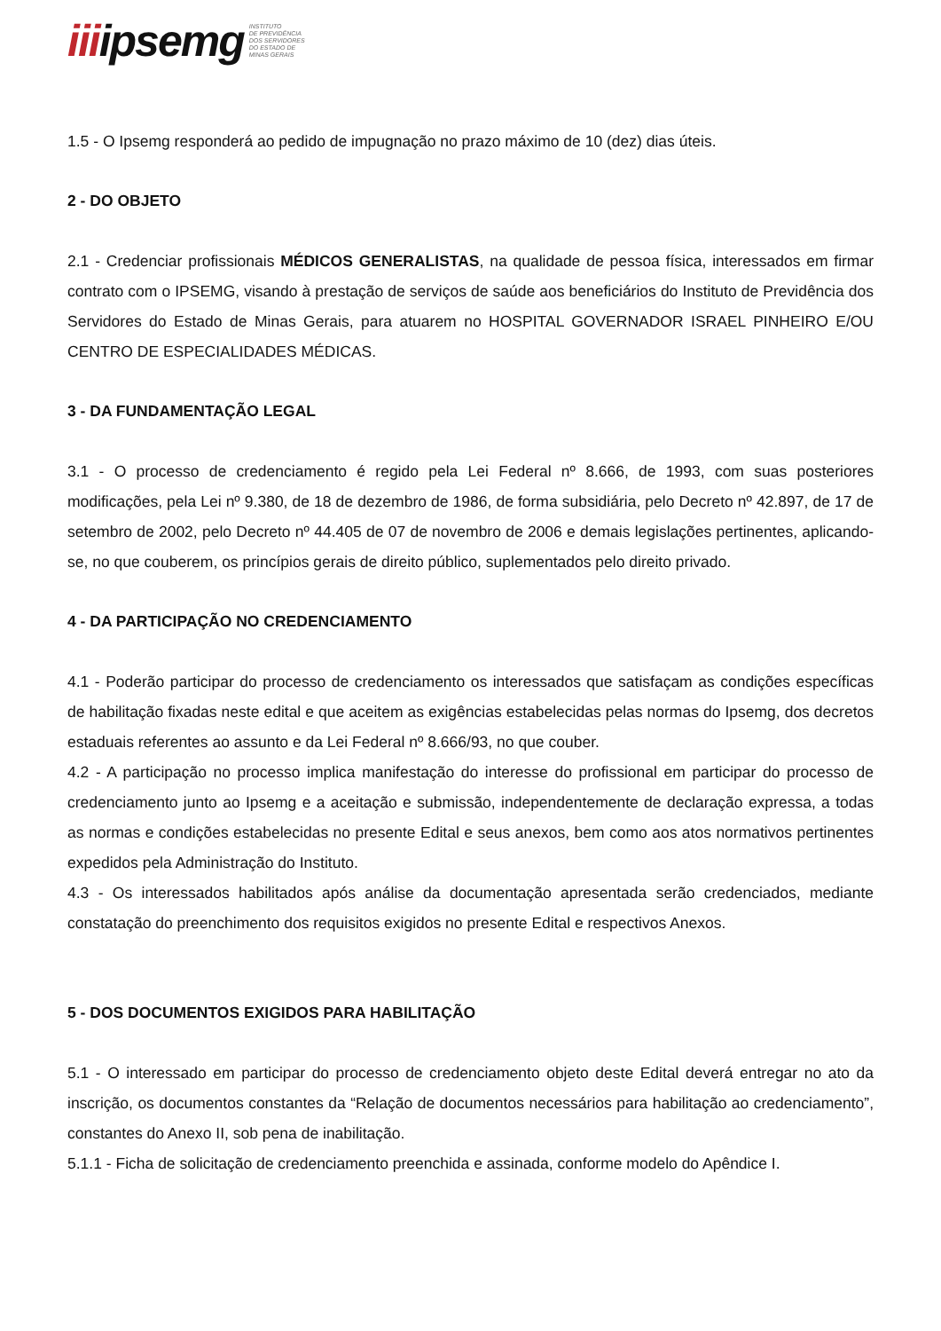iiiipsemg
INSTITUTO
DE PREVIDÊNCIA
DOS SERVIDORES
DO ESTADO DE
MINAS GERAIS
1.5 - O Ipsemg responderá ao pedido de impugnação no prazo máximo de 10 (dez) dias úteis.
2 - DO OBJETO
2.1 - Credenciar profissionais MÉDICOS GENERALISTAS, na qualidade de pessoa física, interessados em firmar contrato com o IPSEMG, visando à prestação de serviços de saúde aos beneficiários do Instituto de Previdência dos Servidores do Estado de Minas Gerais, para atuarem no HOSPITAL GOVERNADOR ISRAEL PINHEIRO E/OU CENTRO DE ESPECIALIDADES MÉDICAS.
3 - DA FUNDAMENTAÇÃO LEGAL
3.1 - O processo de credenciamento é regido pela Lei Federal nº 8.666, de 1993, com suas posteriores modificações, pela Lei nº 9.380, de 18 de dezembro de 1986, de forma subsidiária, pelo Decreto nº 42.897, de 17 de setembro de 2002, pelo Decreto nº 44.405 de 07 de novembro de 2006 e demais legislações pertinentes, aplicando-se, no que couberem, os princípios gerais de direito público, suplementados pelo direito privado.
4 - DA PARTICIPAÇÃO NO CREDENCIAMENTO
4.1 - Poderão participar do processo de credenciamento os interessados que satisfaçam as condições específicas de habilitação fixadas neste edital e que aceitem as exigências estabelecidas pelas normas do Ipsemg, dos decretos estaduais referentes ao assunto e da Lei Federal nº 8.666/93, no que couber.
4.2 - A participação no processo implica manifestação do interesse do profissional em participar do processo de credenciamento junto ao Ipsemg e a aceitação e submissão, independentemente de declaração expressa, a todas as normas e condições estabelecidas no presente Edital e seus anexos, bem como aos atos normativos pertinentes expedidos pela Administração do Instituto.
4.3 - Os interessados habilitados após análise da documentação apresentada serão credenciados, mediante constatação do preenchimento dos requisitos exigidos no presente Edital e respectivos Anexos.
5 - DOS DOCUMENTOS EXIGIDOS PARA HABILITAÇÃO
5.1 - O interessado em participar do processo de credenciamento objeto deste Edital deverá entregar no ato da inscrição, os documentos constantes da “Relação de documentos necessários para habilitação ao credenciamento”, constantes do Anexo II, sob pena de inabilitação.
5.1.1 - Ficha de solicitação de credenciamento preenchida e assinada, conforme modelo do Apêndice I.